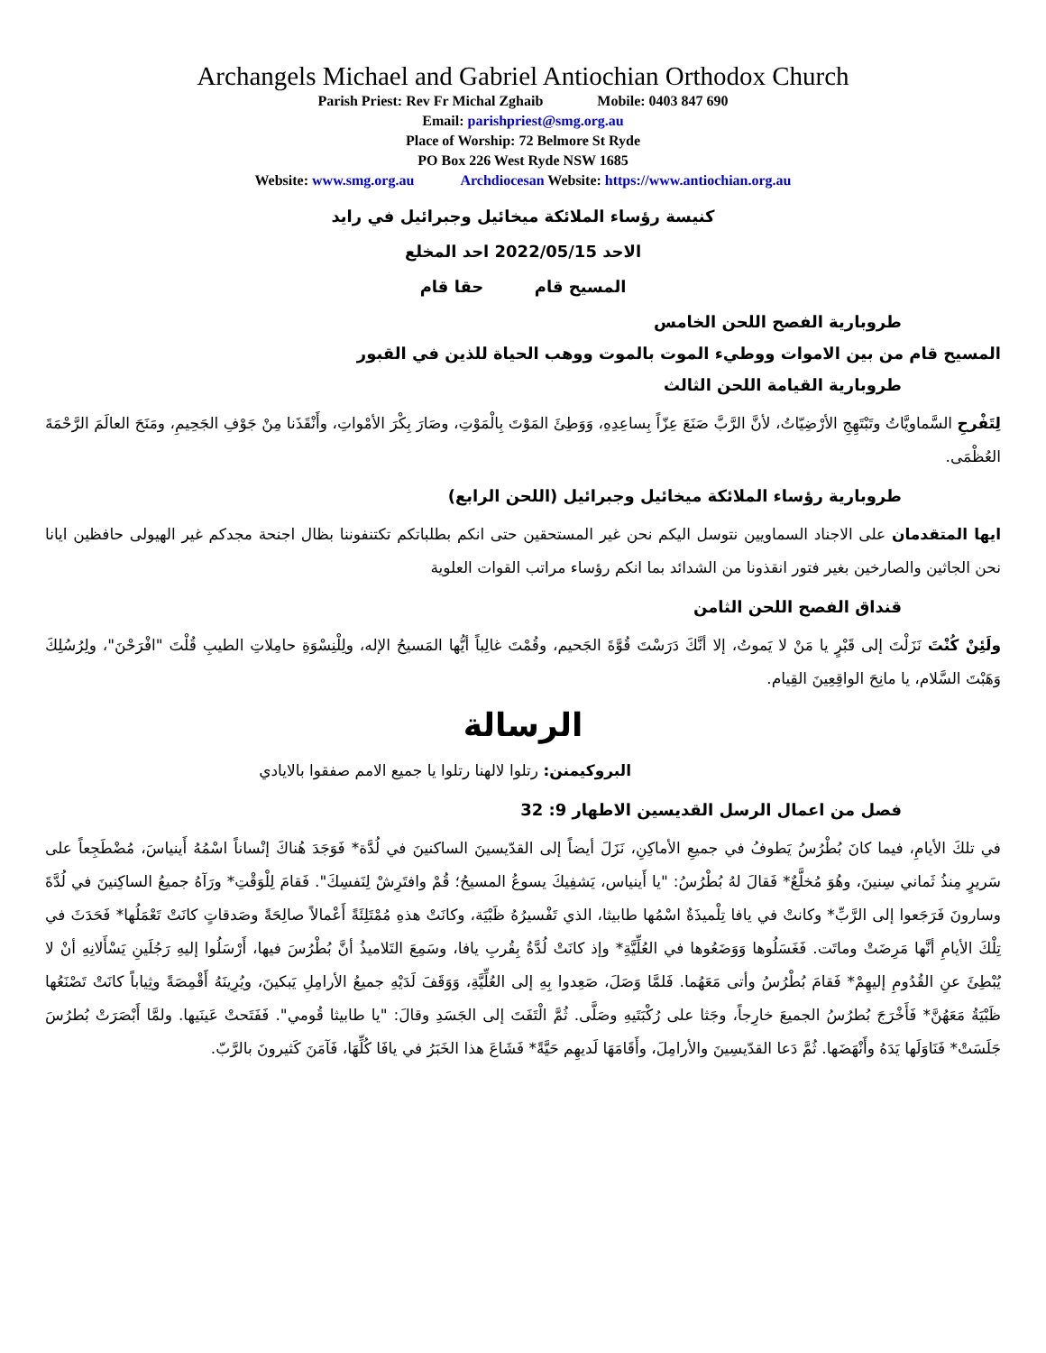Archangels Michael and Gabriel Antiochian Orthodox Church
Parish Priest: Rev Fr Michal Zghaib Mobile: 0403 847 690
Email: parishpriest@smg.org.au
Place of Worship: 72 Belmore St Ryde
PO Box 226 West Ryde NSW 1685
Website: www.smg.org.au Archdiocesan Website: https://www.antiochian.org.au
كنيسة رؤساء الملائكة ميخائيل وجبرائيل في رايد
الاحد 2022/05/15 احد المخلع
المسيح قام حقا قام
طروبارية الفصح اللحن الخامس
المسيح قام من بين الاموات ووطيء الموت بالموت ووهب الحياة للذين في القبور
طروبارية القيامة اللحن الثالث
لِتَفْرحِ السَّماويَّاتُ وتَبْتَهِجِ الأرْضِيّاتُ، لأنَّ الرَّبَّ صَنَعَ عِزّاً بِساعِدِهِ، وَوَطِئَ المَوْتَ بِالْمَوْتِ، وصَارَ بِكْرَ الأمْواتِ، وأَنْقَذَنا مِنْ جَوْفِ الجَحِيمِ، ومَنَحَ العالَمَ الرَّحْمَةَ العُظْمَى.
طروبارية رؤساء الملائكة ميخائيل وجبرائيل (اللحن الرابع)
ايها المتقدمان على الاجناد السماويين نتوسل اليكم نحن غير المستحقين حتى انكم بطلباتكم تكتنفوننا بظال اجنحة مجدكم غير الهيولى حافظين ايانا نحن الجاثين والصارخين بغير فتور انقذونا من الشدائد بما انكم رؤساء مراتب القوات العلوية
قنداق الفصح اللحن الثامن
ولَئِنْ كُنْتَ نَزَلْتَ إلى قَبْرٍ يا مَنْ لا يَموتُ، إلا أنَّكَ دَرَسْتَ قُوَّةَ الجَحيم، وقُمْتَ غالِباً أيُّها المَسيحُ الإله، ولِلْنِسْوَةِ حامِلاتِ الطيبِ قُلْتَ "افْرَحْنَ"، ولِرُسُلِكَ وَهَبْتَ السَّلام، يا مانِحَ الواقِعِينَ القِيام.
الرسالة
البروكيمنن: رتلوا لالهنا رتلوا يا جميع الامم صفقوا بالايادي
فصل من اعمال الرسل القديسين الاطهار 9: 32
في تلكَ الأيامِ، فيما كانَ بُطْرُسُ يَطوفُ في جميعِ الأماكِنِ، نَزَلَ أيضاً إلى القدّيسينَ الساكنينَ في لُدَّة* فَوَجَدَ هُناكَ إنْساناً اسْمُهُ أَينياسَ، مُضْطَجِعاً على سَريرٍ مِنذُ ثَماني سِنينَ، وهُوَ مُخلَّعٌ* فَقالَ لهُ بُطْرُسُ: "يا أَينياس، يَشفِيكَ يسوعُ المسيحُ؛ قُمْ وافتَرِشْ لِنَفسِكَ". فَقامَ لِلْوَقْتِ* ورَآهُ جميعُ الساكِنينَ في لُدَّةَ وسارونَ فَرَجَعوا إلى الرَّبِّ* وكانتْ في يافا تِلْميذَةٌ اسْمُها طابيثا، الذي تَفْسيرُهُ ظَبْيَة، وكانَتْ هذهِ مُمْتَلِئَةً أَعْمالاً صالِحَةً وصَدقاتٍ كانَتْ تَعْمَلُها* فَحَدَثَ في تِلْكَ الأيامِ أنَّها مَرِضَتْ وماتَت. فَغَسَلُوها وَوَضَعُوها في العُلِّيَّةِ* وإذ كانَتْ لُدَّةُ بِقُربِ يافا، وسَمِعَ التَلاميذُ أنَّ بُطْرُسَ فيها، أَرْسَلُوا إليهِ رَجُلَينِ يَسْأَلانِهِ أنْ لا يُبْطِئَ عنِ القُدُومِ إليهِمْ* فَقامَ بُطْرُسُ وأتى مَعَهُما. فَلمَّا وَصَلَ، صَعِدوا بِهِ إلى العُلِّيَّةِ، وَوَقَفَ لَدَيْهِ جميعُ الأرامِلِ يَبكينَ، ويُرِينَهُ أَقْمِصَةً وثِياباً كانَتْ تَصْنَعُها ظَبْيَةُ مَعَهُنَّ* فَأَخْرَجَ بُطرُسُ الجميعَ خارِجاً، وجَثا على رُكْبَتَيهِ وصَلَّى. ثُمَّ الْتَفَتَ إلى الجَسَدِ وقالَ: "يا طابيثا قُومي". فَفَتَحتْ عَينَيها. ولمَّا أَبْصَرَتْ بُطرُسَ جَلَسَتْ* فَنَاوَلَها يَدَهُ وأَنْهَضَها. ثُمَّ دَعا القدّيسِينَ والأرامِلَ، وأَقَامَهَا لَديهِم حَيَّةً* فَشَاعَ هذا الخَبَرُ في يافَا كُلِّهَا، فَآمَنَ كَثيرونَ بالرَّبّ.